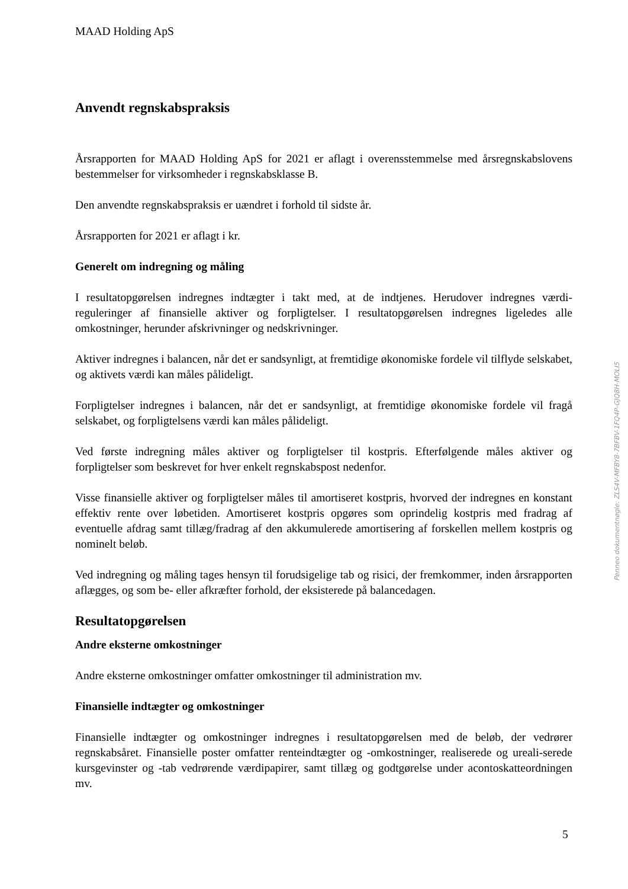MAAD Holding ApS
Anvendt regnskabspraksis
Årsrapporten for MAAD Holding ApS for 2021 er aflagt i overensstemmelse med årsregnskabslovens bestemmelser for virksomheder i regnskabsklasse B.
Den anvendte regnskabspraksis er uændret i forhold til sidste år.
Årsrapporten for 2021 er aflagt i kr.
Generelt om indregning og måling
I resultatopgørelsen indregnes indtægter i takt med, at de indtjenes. Herudover indregnes værdi-reguleringer af finansielle aktiver og forpligtelser. I resultatopgørelsen indregnes ligeledes alle omkostninger, herunder afskrivninger og nedskrivninger.
Aktiver indregnes i balancen, når det er sandsynligt, at fremtidige økonomiske fordele vil tilflyde selskabet, og aktivets værdi kan måles pålideligt.
Forpligtelser indregnes i balancen, når det er sandsynligt, at fremtidige økonomiske fordele vil fragå selskabet, og forpligtelsens værdi kan måles pålideligt.
Ved første indregning måles aktiver og forpligtelser til kostpris. Efterfølgende måles aktiver og forpligtelser som beskrevet for hver enkelt regnskabspost nedenfor.
Visse finansielle aktiver og forpligtelser måles til amortiseret kostpris, hvorved der indregnes en konstant effektiv rente over løbetiden. Amortiseret kostpris opgøres som oprindelig kostpris med fradrag af eventuelle afdrag samt tillæg/fradrag af den akkumulerede amortisering af forskellen mellem kostpris og nominelt beløb.
Ved indregning og måling tages hensyn til forudsigelige tab og risici, der fremkommer, inden årsrapporten aflægges, og som be- eller afkræfter forhold, der eksisterede på balancedagen.
Resultatopgørelsen
Andre eksterne omkostninger
Andre eksterne omkostninger omfatter omkostninger til administration mv.
Finansielle indtægter og omkostninger
Finansielle indtægter og omkostninger indregnes i resultatopgørelsen med de beløb, der vedrører regnskabsåret. Finansielle poster omfatter renteindtægter og -omkostninger, realiserede og ureali-serede kursgevinster og -tab vedrørende værdipapirer, samt tillæg og godtgørelse under acontoskatteordningen mv.
Penneo dokumentnøgle: ZLS4V-MFBY8-7BFBV-1FQ4P-GJQ8H-MOLI5
5